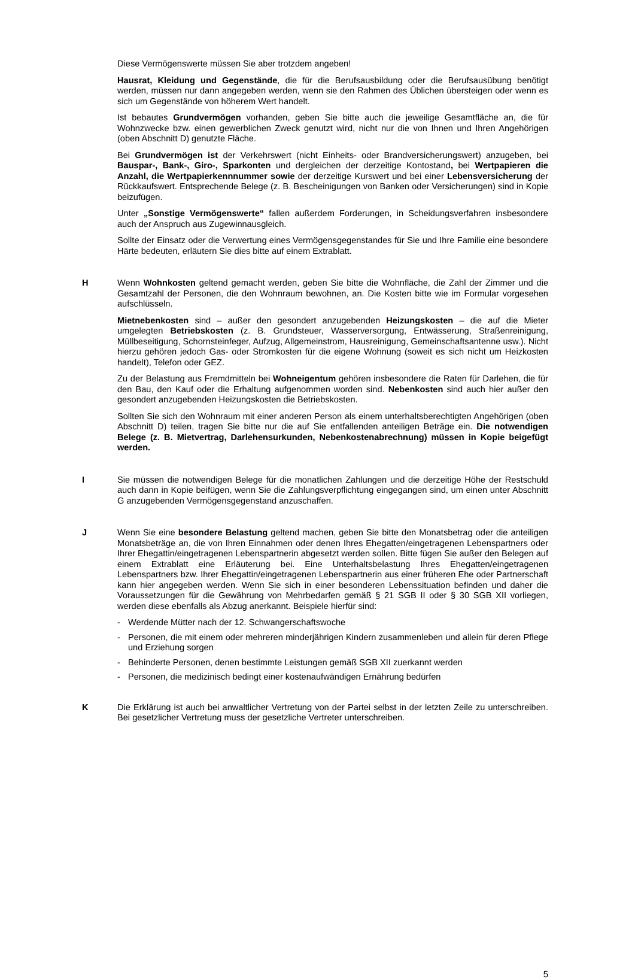Diese Vermögenswerte müssen Sie aber trotzdem angeben!
Hausrat, Kleidung und Gegenstände, die für die Berufsausbildung oder die Berufsausübung benötigt werden, müssen nur dann angegeben werden, wenn sie den Rahmen des Üblichen übersteigen oder wenn es sich um Gegenstände von höherem Wert handelt.
Ist bebautes Grundvermögen vorhanden, geben Sie bitte auch die jeweilige Gesamtfläche an, die für Wohnzwecke bzw. einen gewerblichen Zweck genutzt wird, nicht nur die von Ihnen und Ihren Angehörigen (oben Abschnitt D) genutzte Fläche.
Bei Grundvermögen ist der Verkehrswert (nicht Einheits- oder Brandversicherungswert) anzugeben, bei Bauspar-, Bank-, Giro-, Sparkonten und dergleichen der derzeitige Kontostand, bei Wertpapieren die Anzahl, die Wertpapierkennnummer sowie der derzeitige Kurswert und bei einer Lebensversicherung der Rückkaufswert. Entsprechende Belege (z. B. Bescheinigungen von Banken oder Versicherungen) sind in Kopie beizufügen.
Unter „Sonstige Vermögenswerte“ fallen außerdem Forderungen, in Scheidungsverfahren insbesondere auch der Anspruch aus Zugewinnausgleich.
Sollte der Einsatz oder die Verwertung eines Vermögensgegenstandes für Sie und Ihre Familie eine besondere Härte bedeuten, erläutern Sie dies bitte auf einem Extrablatt.
H Wenn Wohnkosten geltend gemacht werden, geben Sie bitte die Wohnfläche, die Zahl der Zimmer und die Gesamtzahl der Personen, die den Wohnraum bewohnen, an. Die Kosten bitte wie im Formular vorgesehen aufschlüsseln.
Mietnebenkosten sind – außer den gesondert anzugebenden Heizungskosten – die auf die Mieter umgelegten Betriebskosten (z. B. Grundsteuer, Wasserversorgung, Entwässerung, Straßenreinigung, Müllbeseitigung, Schornsteinfeger, Aufzug, Allgemeinstrom, Hausreinigung, Gemeinschaftsantenne usw.). Nicht hierzu gehören jedoch Gas- oder Stromkosten für die eigene Wohnung (soweit es sich nicht um Heizkosten handelt), Telefon oder GEZ.
Zu der Belastung aus Fremdmitteln bei Wohneigentum gehören insbesondere die Raten für Darlehen, die für den Bau, den Kauf oder die Erhaltung aufgenommen worden sind. Nebenkosten sind auch hier außer den gesondert anzugebenden Heizungskosten die Betriebskosten.
Sollten Sie sich den Wohnraum mit einer anderen Person als einem unterhaltsberechtigten Angehörigen (oben Abschnitt D) teilen, tragen Sie bitte nur die auf Sie entfallenden anteiligen Beträge ein. Die notwendigen Belege (z. B. Mietvertrag, Darlehensurkunden, Nebenkostenabrechnung) müssen in Kopie beigefügt werden.
I Sie müssen die notwendigen Belege für die monatlichen Zahlungen und die derzeitige Höhe der Restschuld auch dann in Kopie beifügen, wenn Sie die Zahlungsverpflichtung eingegangen sind, um einen unter Abschnitt G anzugebenden Vermögensgegenstand anzuschaffen.
J Wenn Sie eine besondere Belastung geltend machen, geben Sie bitte den Monatsbetrag oder die anteiligen Monatsbeträge an, die von Ihren Einnahmen oder denen Ihres Ehegatten/eingetragenen Lebenspartners oder Ihrer Ehegattin/eingetragenen Lebenspartnerin abgesetzt werden sollen. Bitte fügen Sie außer den Belegen auf einem Extrablatt eine Erläuterung bei. Eine Unterhaltsbelastung Ihres Ehegatten/eingetragenen Lebenspartners bzw. Ihrer Ehegattin/eingetragenen Lebenspartnerin aus einer früheren Ehe oder Partnerschaft kann hier angegeben werden. Wenn Sie sich in einer besonderen Lebenssituation befinden und daher die Voraussetzungen für die Gewährung von Mehrbedarfen gemäß § 21 SGB II oder § 30 SGB XII vorliegen, werden diese ebenfalls als Abzug anerkannt. Beispiele hierfür sind:
- Werdende Mütter nach der 12. Schwangerschaftswoche
- Personen, die mit einem oder mehreren minderjährigen Kindern zusammenleben und allein für deren Pflege und Erziehung sorgen
- Behinderte Personen, denen bestimmte Leistungen gemäß SGB XII zuerkannt werden
- Personen, die medizinisch bedingt einer kostenaufwändigen Ernährung bedürfen
K Die Erklärung ist auch bei anwaltlicher Vertretung von der Partei selbst in der letzten Zeile zu unterschreiben. Bei gesetzlicher Vertretung muss der gesetzliche Vertreter unterschreiben.
5